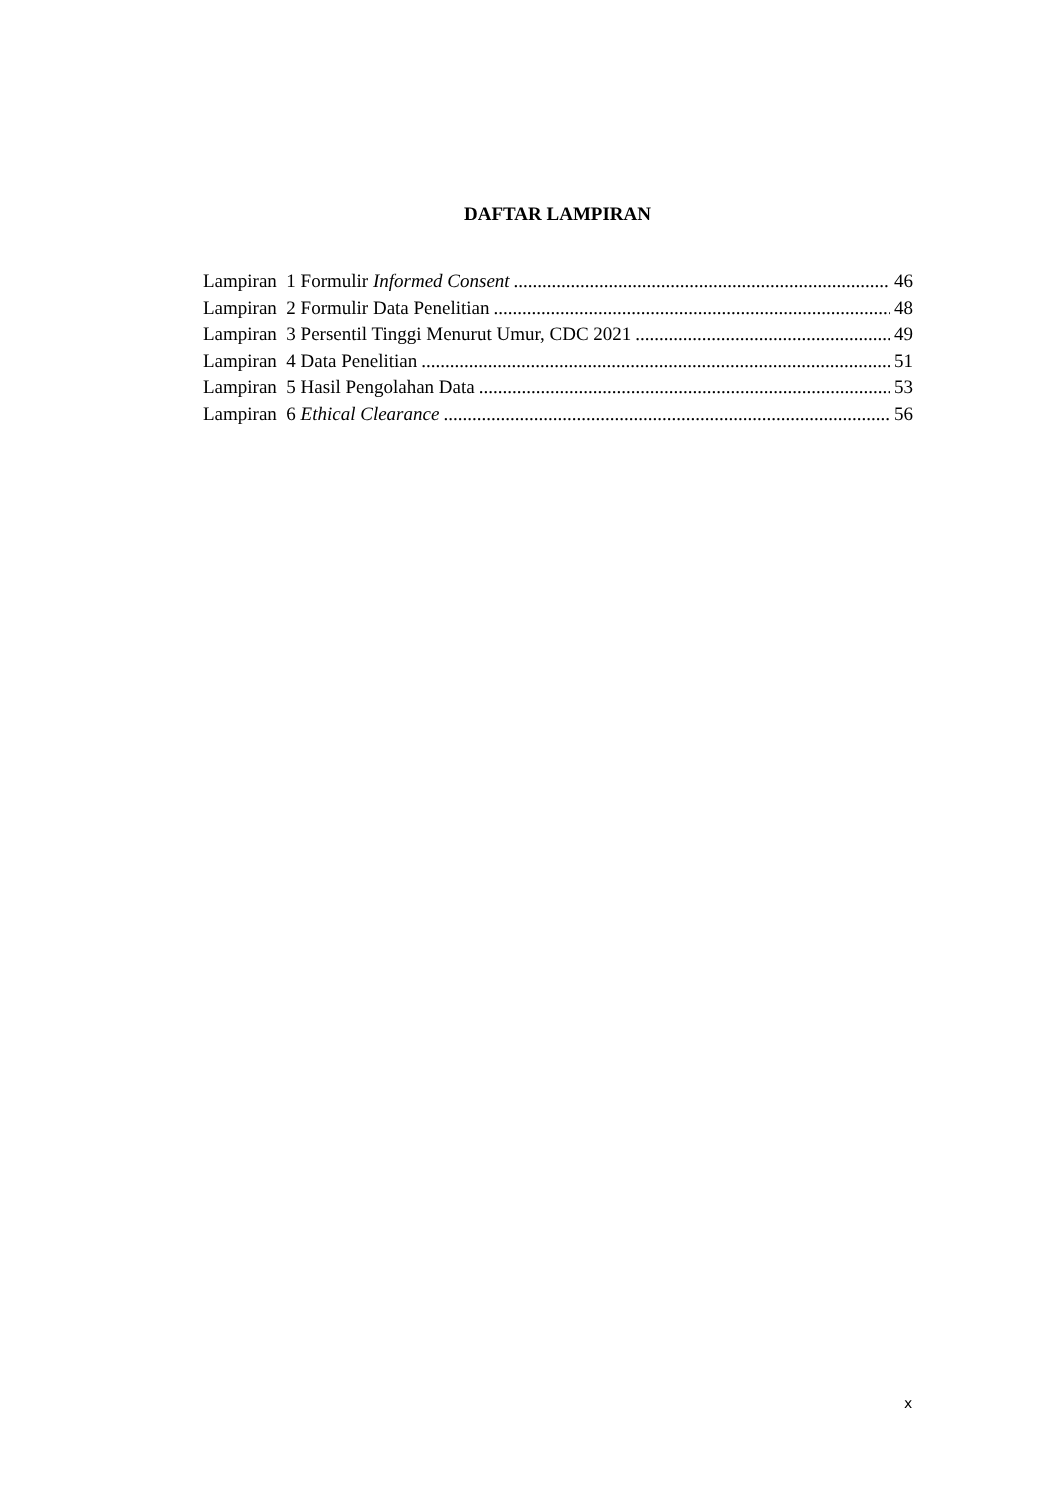DAFTAR LAMPIRAN
Lampiran 1 Formulir Informed Consent 46
Lampiran 2 Formulir Data Penelitian 48
Lampiran 3 Persentil Tinggi Menurut Umur, CDC 2021 49
Lampiran 4 Data Penelitian 51
Lampiran 5 Hasil Pengolahan Data 53
Lampiran 6 Ethical Clearance 56
x